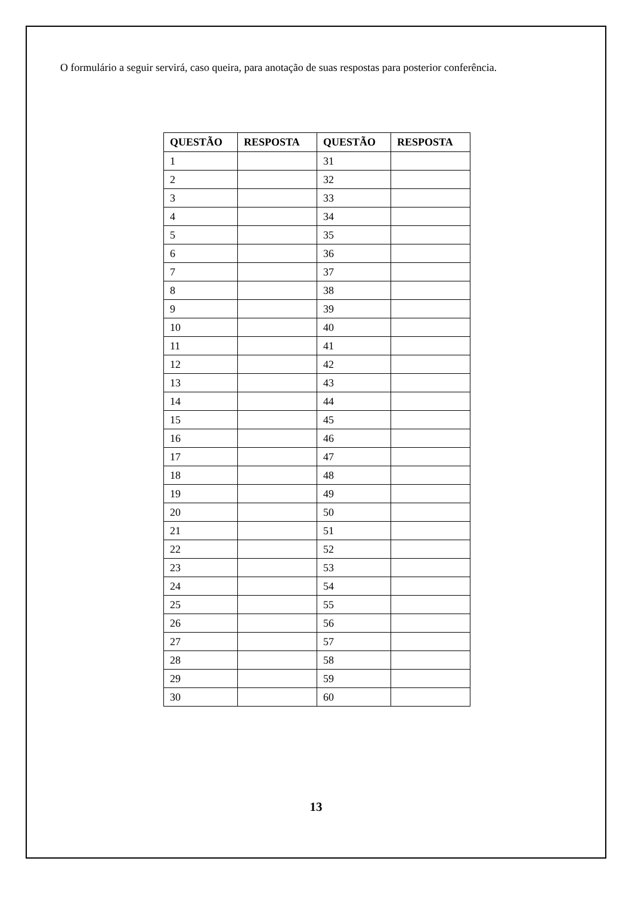O formulário a seguir servirá, caso queira, para anotação de suas respostas para posterior conferência.
| QUESTÃO | RESPOSTA | QUESTÃO | RESPOSTA |
| --- | --- | --- | --- |
| 1 | | 31 | |
| 2 | | 32 | |
| 3 | | 33 | |
| 4 | | 34 | |
| 5 | | 35 | |
| 6 | | 36 | |
| 7 | | 37 | |
| 8 | | 38 | |
| 9 | | 39 | |
| 10 | | 40 | |
| 11 | | 41 | |
| 12 | | 42 | |
| 13 | | 43 | |
| 14 | | 44 | |
| 15 | | 45 | |
| 16 | | 46 | |
| 17 | | 47 | |
| 18 | | 48 | |
| 19 | | 49 | |
| 20 | | 50 | |
| 21 | | 51 | |
| 22 | | 52 | |
| 23 | | 53 | |
| 24 | | 54 | |
| 25 | | 55 | |
| 26 | | 56 | |
| 27 | | 57 | |
| 28 | | 58 | |
| 29 | | 59 | |
| 30 | | 60 | |
13